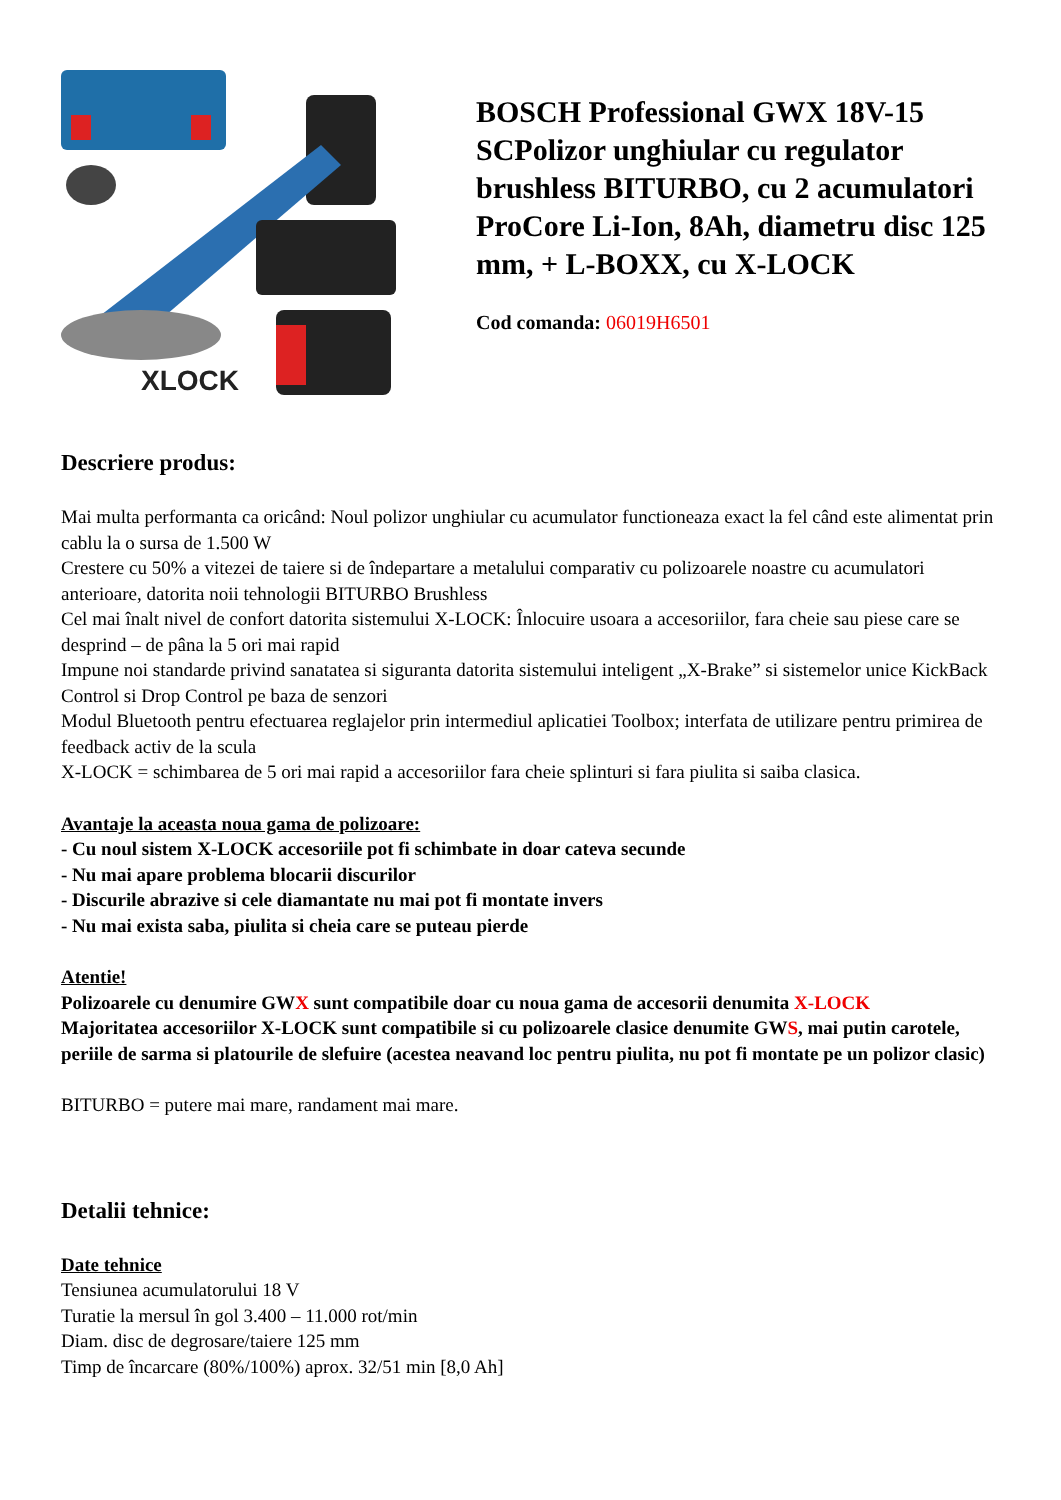XLOCK
BOSCH Professional GWX 18V-15 SCPolizor unghiular cu regulator brushless BITURBO, cu 2 acumulatori ProCore Li-Ion, 8Ah, diametru disc 125 mm, + L-BOXX, cu X-LOCK
Cod comanda: 06019H6501
Descriere produs:
Mai multa performanta ca oricând: Noul polizor unghiular cu acumulator functioneaza exact la fel când este alimentat prin cablu la o sursa de 1.500 W
Crestere cu 50% a vitezei de taiere si de îndepartare a metalului comparativ cu polizoarele noastre cu acumulatori anterioare, datorita noii tehnologii BITURBO Brushless
Cel mai înalt nivel de confort datorita sistemului X-LOCK: Înlocuire usoara a accesoriilor, fara cheie sau piese care se desprind – de pâna la 5 ori mai rapid
Impune noi standarde privind sanatatea si siguranta datorita sistemului inteligent „X-Brake” si sistemelor unice KickBack Control si Drop Control pe baza de senzori
Modul Bluetooth pentru efectuarea reglajelor prin intermediul aplicatiei Toolbox; interfata de utilizare pentru primirea de feedback activ de la scula
X-LOCK = schimbarea de 5 ori mai rapid a accesoriilor fara cheie splinturi si fara piulita si saiba clasica.
Avantaje la aceasta noua gama de polizoare:
- Cu noul sistem X-LOCK accesoriile pot fi schimbate in doar cateva secunde
- Nu mai apare problema blocarii discurilor
- Discurile abrazive si cele diamantate nu mai pot fi montate invers
- Nu mai exista saba, piulita si cheia care se puteau pierde
Atentie!
Polizoarele cu denumire GWX sunt compatibile doar cu noua gama de accesorii denumita X-LOCK
Majoritatea accesoriilor X-LOCK sunt compatibile si cu polizoarele clasice denumite GWS, mai putin carotele, periile de sarma si platourile de slefuire (acestea neavand loc pentru piulita, nu pot fi montate pe un polizor clasic)
BITURBO = putere mai mare, randament mai mare.
Detalii tehnice:
Date tehnice
Tensiunea acumulatorului 18 V
Turatie la mersul în gol 3.400 – 11.000 rot/min
Diam. disc de degrosare/taiere 125 mm
Timp de încarcare (80%/100%) aprox. 32/51 min [8,0 Ah]